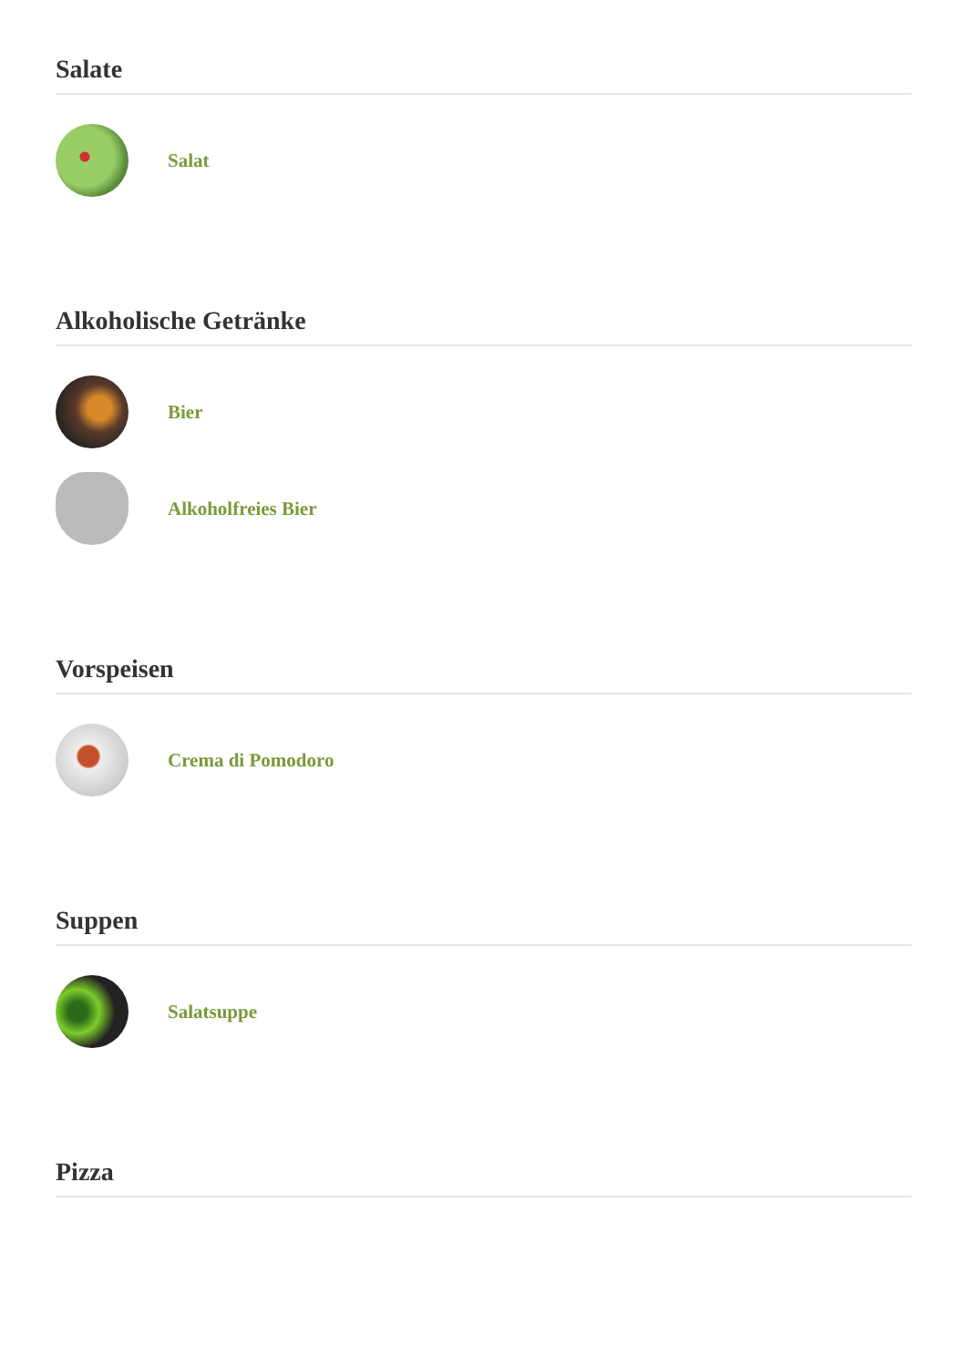Salate
Salat
Alkoholische Getränke
Bier
Alkoholfreies Bier
Vorspeisen
Crema di Pomodoro
Suppen
Salatsuppe
Pizza